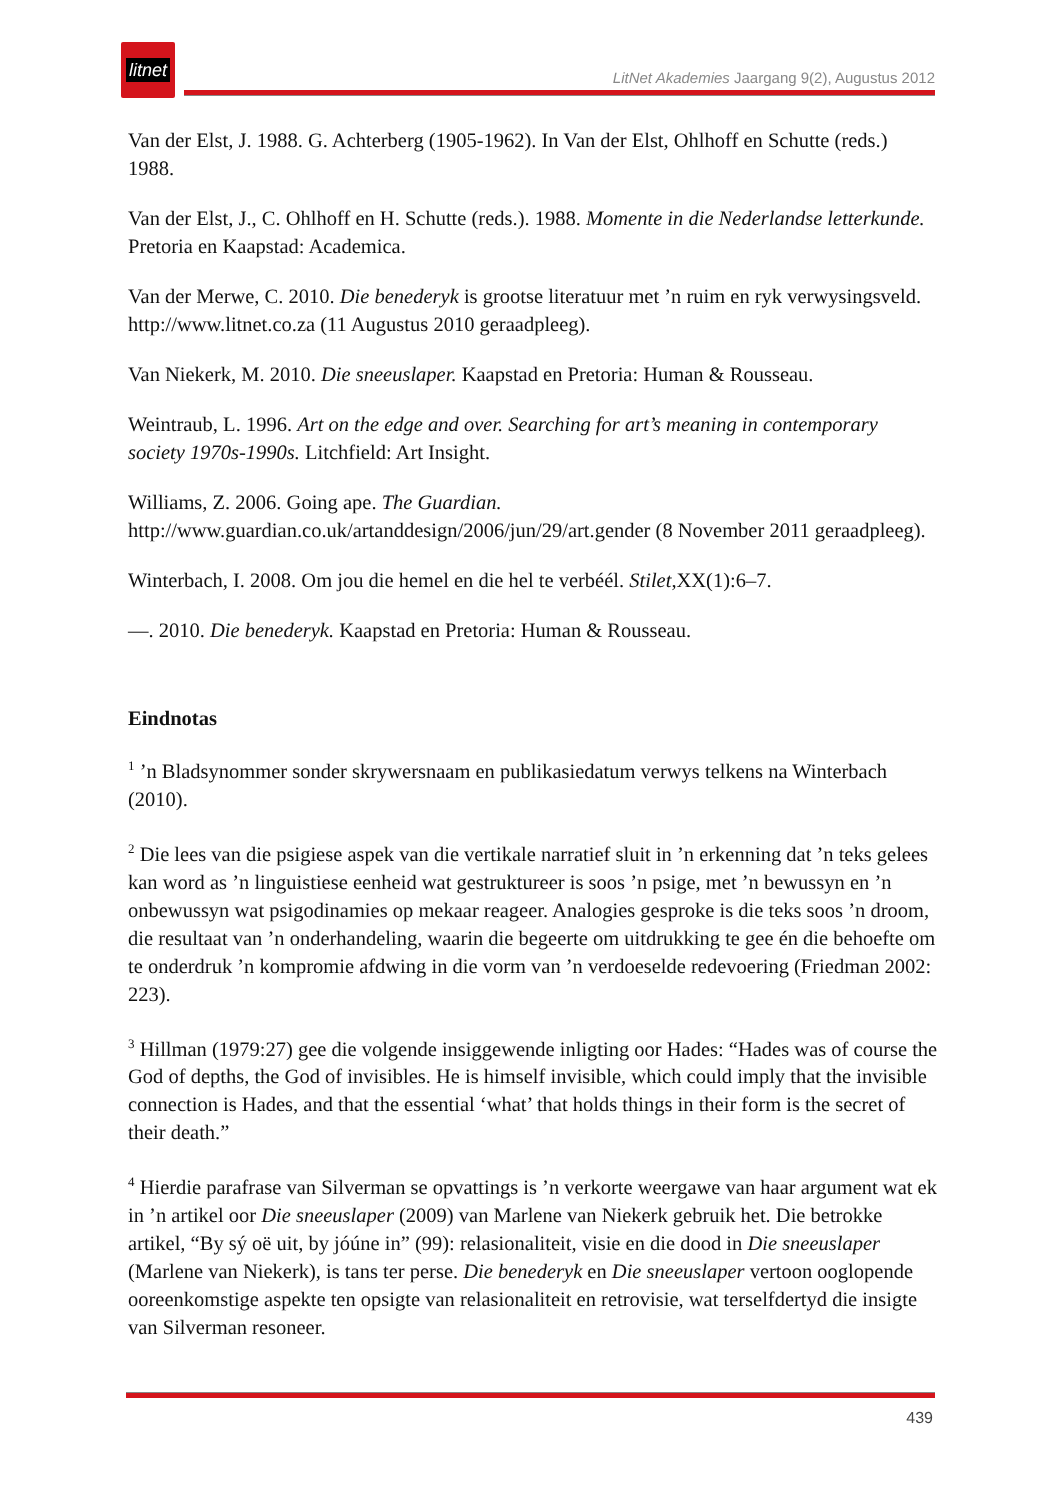litnet
LitNet Akademies Jaargang 9(2), Augustus 2012
Van der Elst, J. 1988. G. Achterberg (1905-1962). In Van der Elst, Ohlhoff en Schutte (reds.) 1988.
Van der Elst, J., C. Ohlhoff en H. Schutte (reds.). 1988. Momente in die Nederlandse letterkunde. Pretoria en Kaapstad: Academica.
Van der Merwe, C. 2010. Die benederyk is grootse literatuur met ’n ruim en ryk verwysingsveld. http://www.litnet.co.za (11 Augustus 2010 geraadpleeg).
Van Niekerk, M. 2010. Die sneeuslaper. Kaapstad en Pretoria: Human & Rousseau.
Weintraub, L. 1996. Art on the edge and over. Searching for art’s meaning in contemporary society 1970s-1990s. Litchfield: Art Insight.
Williams, Z. 2006. Going ape. The Guardian.
http://www.guardian.co.uk/artanddesign/2006/jun/29/art.gender (8 November 2011 geraadpleeg).
Winterbach, I. 2008. Om jou die hemel en die hel te verbéél. Stilet,XX(1):6–7.
—. 2010. Die benederyk. Kaapstad en Pretoria: Human & Rousseau.
Eindnotas
<sup>1</sup> ’n Bladsynommer sonder skrywersnaam en publikasiedatum verwys telkens na Winterbach (2010).
<sup>2</sup> Die lees van die psigiese aspek van die vertikale narratief sluit in ’n erkenning dat ’n teks gelees kan word as ’n linguistiese eenheid wat gestruktureer is soos ’n psige, met ’n bewussyn en ’n onbewussyn wat psigodinamies op mekaar reageer. Analogies gesproke is die teks soos ’n droom, die resultaat van ’n onderhandeling, waarin die begeerte om uitdrukking te gee én die behoefte om te onderdruk ’n kompromie afdwing in die vorm van ’n verdoeselde redevoering (Friedman 2002: 223).
<sup>3</sup> Hillman (1979:27) gee die volgende insiggewende inligting oor Hades: “Hades was of course the God of depths, the God of invisibles. He is himself invisible, which could imply that the invisible connection is Hades, and that the essential ‘what’ that holds things in their form is the secret of their death.”
<sup>4</sup> Hierdie parafrase van Silverman se opvattings is ’n verkorte weergawe van haar argument wat ek in ’n artikel oor Die sneeuslaper (2009) van Marlene van Niekerk gebruik het. Die betrokke artikel, “By sý oë uit, by jóúne in” (99): relasionaliteit, visie en die dood in Die sneeuslaper (Marlene van Niekerk), is tans ter perse. Die benederyk en Die sneeuslaper vertoon ooglopende ooreenkomstige aspekte ten opsigte van relasionaliteit en retrovisie, wat terselfdertyd die insigte van Silverman resoneer.
439